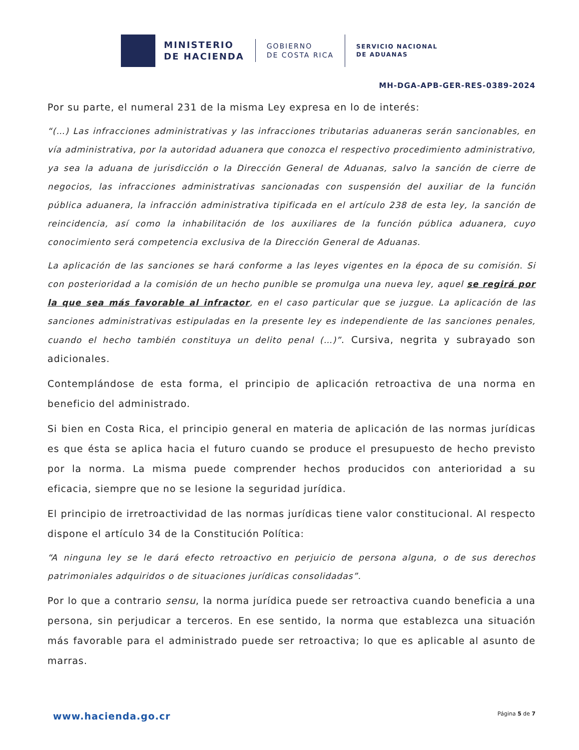MINISTERIO
DE HACIENDA
GOBIERNO
DE COSTA RICA
SERVICIO NACIONAL
DE ADUANAS
MH-DGA-APB-GER-RES-0389-2024
Por su parte, el numeral 231 de la misma Ley expresa en lo de interés:
“(…) Las infracciones administrativas y las infracciones tributarias aduaneras serán sancionables, en vía administrativa, por la autoridad aduanera que conozca el respectivo procedimiento administrativo, ya sea la aduana de jurisdicción o la Dirección General de Aduanas, salvo la sanción de cierre de negocios, las infracciones administrativas sancionadas con suspensión del auxiliar de la función pública aduanera, la infracción administrativa tipificada en el artículo 238 de esta ley, la sanción de reincidencia, así como la inhabilitación de los auxiliares de la función pública aduanera, cuyo conocimiento será competencia exclusiva de la Dirección General de Aduanas.
La aplicación de las sanciones se hará conforme a las leyes vigentes en la época de su comisión. Si con posterioridad a la comisión de un hecho punible se promulga una nueva ley, aquel se regirá por la que sea más favorable al infractor, en el caso particular que se juzgue. La aplicación de las sanciones administrativas estipuladas en la presente ley es independiente de las sanciones penales, cuando el hecho también constituya un delito penal (…)”. Cursiva, negrita y subrayado son adicionales.
Contemplándose de esta forma, el principio de aplicación retroactiva de una norma en beneficio del administrado.
Si bien en Costa Rica, el principio general en materia de aplicación de las normas jurídicas es que ésta se aplica hacia el futuro cuando se produce el presupuesto de hecho previsto por la norma. La misma puede comprender hechos producidos con anterioridad a su eficacia, siempre que no se lesione la seguridad jurídica.
El principio de irretroactividad de las normas jurídicas tiene valor constitucional. Al respecto dispone el artículo 34 de la Constitución Política:
“A ninguna ley se le dará efecto retroactivo en perjuicio de persona alguna, o de sus derechos patrimoniales adquiridos o de situaciones jurídicas consolidadas”.
Por lo que a contrario sensu, la norma jurídica puede ser retroactiva cuando beneficia a una persona, sin perjudicar a terceros. En ese sentido, la norma que establezca una situación más favorable para el administrado puede ser retroactiva; lo que es aplicable al asunto de marras.
www.hacienda.go.cr Página 5 de 7